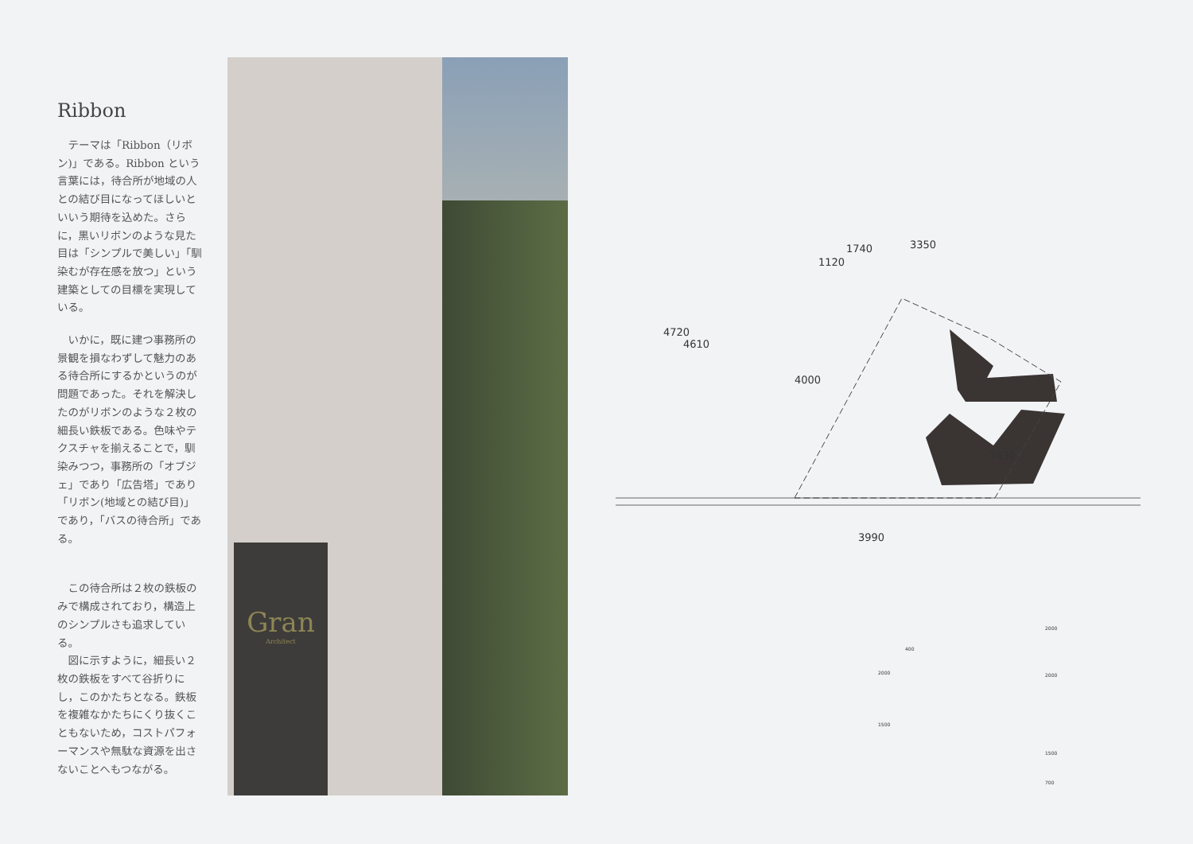Ribbon
テーマは「Ribbon（リボン)」である。Ribbon という言葉には，待合所が地域の人との結び目になってほしいといいう期待を込めた。さらに，黒いリボンのような見た目は「シンプルで美しい」「馴染むが存在感を放つ」という建築としての目標を実現している。
いかに，既に建つ事務所の景観を損なわずして魅力のある待合所にするかというのが問題であった。それを解決したのがリボンのような２枚の細長い鉄板である。色味やテクスチャを揃えることで，馴染みつつ，事務所の「オブジェ」であり「広告塔」であり「リボン(地域との結び目)」であり，「バスの待合所」である。
この待合所は２枚の鉄板のみで構成されており，構造上のシンプルさも追求している。
図に示すように，細長い２枚の鉄板をすべて谷折りにし，このかたちとなる。鉄板を複雑なかたちにくり抜くこともないため，コストパフォーマンスや無駄な資源を出さないことへもつながる。
Gran
Architect
3350 1740
1120
4720
4610
4000
2430
3990
2000
400
1500
2000
2000
1500
700